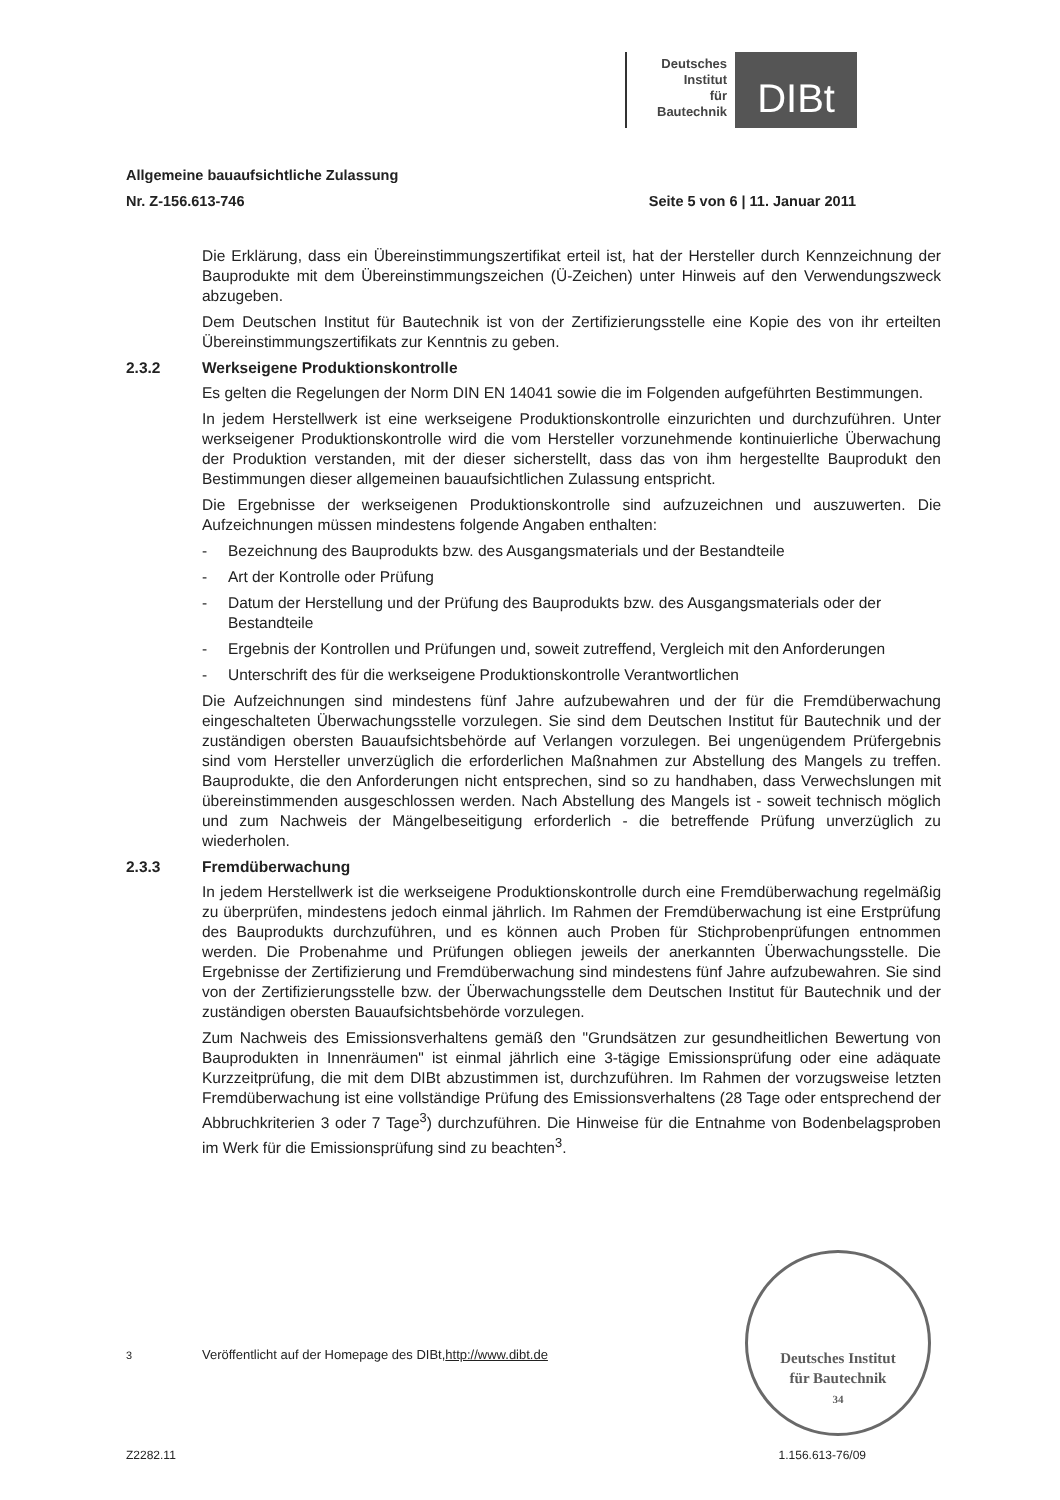Deutsches
Institut
für
Bautechnik
DIBt
Allgemeine bauaufsichtliche Zulassung
Nr. Z-156.613-746 Seite 5 von 6 | 11. Januar 2011
Die Erklärung, dass ein Übereinstimmungszertifikat erteil ist, hat der Hersteller durch Kennzeichnung der Bauprodukte mit dem Übereinstimmungszeichen (Ü-Zeichen) unter Hinweis auf den Verwendungszweck abzugeben.
Dem Deutschen Institut für Bautechnik ist von der Zertifizierungsstelle eine Kopie des von ihr erteilten Übereinstimmungszertifikats zur Kenntnis zu geben.
2.3.2 Werkseigene Produktionskontrolle
Es gelten die Regelungen der Norm DIN EN 14041 sowie die im Folgenden aufgeführten Bestimmungen.
In jedem Herstellwerk ist eine werkseigene Produktionskontrolle einzurichten und durchzuführen. Unter werkseigener Produktionskontrolle wird die vom Hersteller vorzunehmende kontinuierliche Überwachung der Produktion verstanden, mit der dieser sicherstellt, dass das von ihm hergestellte Bauprodukt den Bestimmungen dieser allgemeinen bauaufsichtlichen Zulassung entspricht.
Die Ergebnisse der werkseigenen Produktionskontrolle sind aufzuzeichnen und auszuwerten. Die Aufzeichnungen müssen mindestens folgende Angaben enthalten:
- Bezeichnung des Bauprodukts bzw. des Ausgangsmaterials und der Bestandteile
- Art der Kontrolle oder Prüfung
- Datum der Herstellung und der Prüfung des Bauprodukts bzw. des Ausgangsmaterials oder der Bestandteile
- Ergebnis der Kontrollen und Prüfungen und, soweit zutreffend, Vergleich mit den Anforderungen
- Unterschrift des für die werkseigene Produktionskontrolle Verantwortlichen
Die Aufzeichnungen sind mindestens fünf Jahre aufzubewahren und der für die Fremdüberwachung eingeschalteten Überwachungsstelle vorzulegen. Sie sind dem Deutschen Institut für Bautechnik und der zuständigen obersten Bauaufsichtsbehörde auf Verlangen vorzulegen. Bei ungenügendem Prüfergebnis sind vom Hersteller unverzüglich die erforderlichen Maßnahmen zur Abstellung des Mangels zu treffen. Bauprodukte, die den Anforderungen nicht entsprechen, sind so zu handhaben, dass Verwechslungen mit übereinstimmenden ausgeschlossen werden. Nach Abstellung des Mangels ist - soweit technisch möglich und zum Nachweis der Mängelbeseitigung erforderlich - die betreffende Prüfung unverzüglich zu wiederholen.
2.3.3 Fremdüberwachung
In jedem Herstellwerk ist die werkseigene Produktionskontrolle durch eine Fremdüberwachung regelmäßig zu überprüfen, mindestens jedoch einmal jährlich. Im Rahmen der Fremdüberwachung ist eine Erstprüfung des Bauprodukts durchzuführen, und es können auch Proben für Stichprobenprüfungen entnommen werden. Die Probenahme und Prüfungen obliegen jeweils der anerkannten Überwachungsstelle. Die Ergebnisse der Zertifizierung und Fremdüberwachung sind mindestens fünf Jahre aufzubewahren. Sie sind von der Zertifizierungsstelle bzw. der Überwachungsstelle dem Deutschen Institut für Bautechnik und der zuständigen obersten Bauaufsichtsbehörde vorzulegen.
Zum Nachweis des Emissionsverhaltens gemäß den "Grundsätzen zur gesundheitlichen Bewertung von Bauprodukten in Innenräumen" ist einmal jährlich eine 3-tägige Emissionsprüfung oder eine adäquate Kurzzeitprüfung, die mit dem DIBt abzustimmen ist, durchzuführen. Im Rahmen der vorzugsweise letzten Fremdüberwachung ist eine vollständige Prüfung des Emissionsverhaltens (28 Tage oder entsprechend der Abbruchkriterien 3 oder 7 Tage<sup>3</sup>) durchzuführen. Die Hinweise für die Entnahme von Bodenbelagsproben im Werk für die Emissionsprüfung sind zu beachten<sup>3</sup>.
Deutsches Institut
für Bautechnik
34
<sup>3</sup> Veröffentlicht auf der Homepage des DIBt, http://www.dibt.de
Z2282.11 1.156.613-76/09